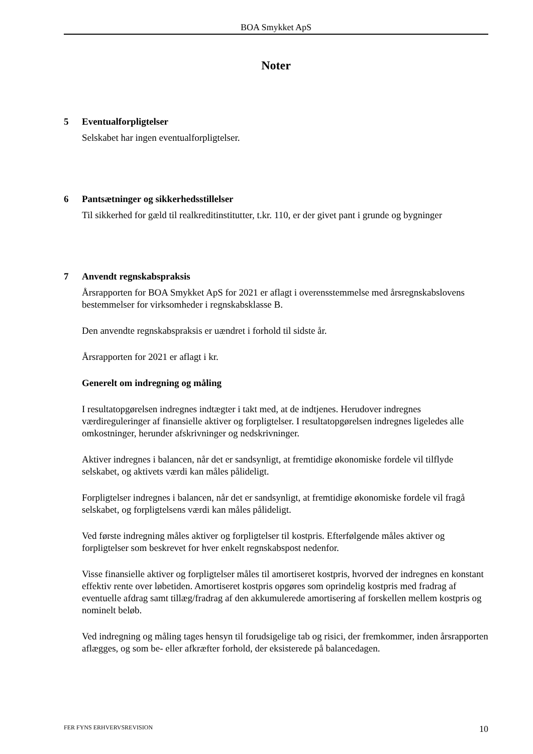BOA Smykket ApS
Noter
5 Eventualforpligtelser
Selskabet har ingen eventualforpligtelser.
6 Pantsætninger og sikkerhedsstillelser
Til sikkerhed for gæld til realkreditinstitutter, t.kr. 110, er der givet pant i grunde og bygninger
7 Anvendt regnskabspraksis
Årsrapporten for BOA Smykket ApS for 2021 er aflagt i overensstemmelse med årsregnskabslovens bestemmelser for virksomheder i regnskabsklasse B.
Den anvendte regnskabspraksis er uændret i forhold til sidste år.
Årsrapporten for 2021 er aflagt i kr.
Generelt om indregning og måling
I resultatopgørelsen indregnes indtægter i takt med, at de indtjenes. Herudover indregnes værdireguleringer af finansielle aktiver og forpligtelser. I resultatopgørelsen indregnes ligeledes alle omkostninger, herunder afskrivninger og nedskrivninger.
Aktiver indregnes i balancen, når det er sandsynligt, at fremtidige økonomiske fordele vil tilflyde selskabet, og aktivets værdi kan måles pålideligt.
Forpligtelser indregnes i balancen, når det er sandsynligt, at fremtidige økonomiske fordele vil fragå selskabet, og forpligtelsens værdi kan måles pålideligt.
Ved første indregning måles aktiver og forpligtelser til kostpris. Efterfølgende måles aktiver og forpligtelser som beskrevet for hver enkelt regnskabspost nedenfor.
Visse finansielle aktiver og forpligtelser måles til amortiseret kostpris, hvorved der indregnes en konstant effektiv rente over løbetiden. Amortiseret kostpris opgøres som oprindelig kostpris med fradrag af eventuelle afdrag samt tillæg/fradrag af den akkumulerede amortisering af forskellen mellem kostpris og nominelt beløb.
Ved indregning og måling tages hensyn til forudsigelige tab og risici, der fremkommer, inden årsrapporten aflægges, og som be- eller afkræfter forhold, der eksisterede på balancedagen.
FER FYNS ERHVERVSREVISION 10